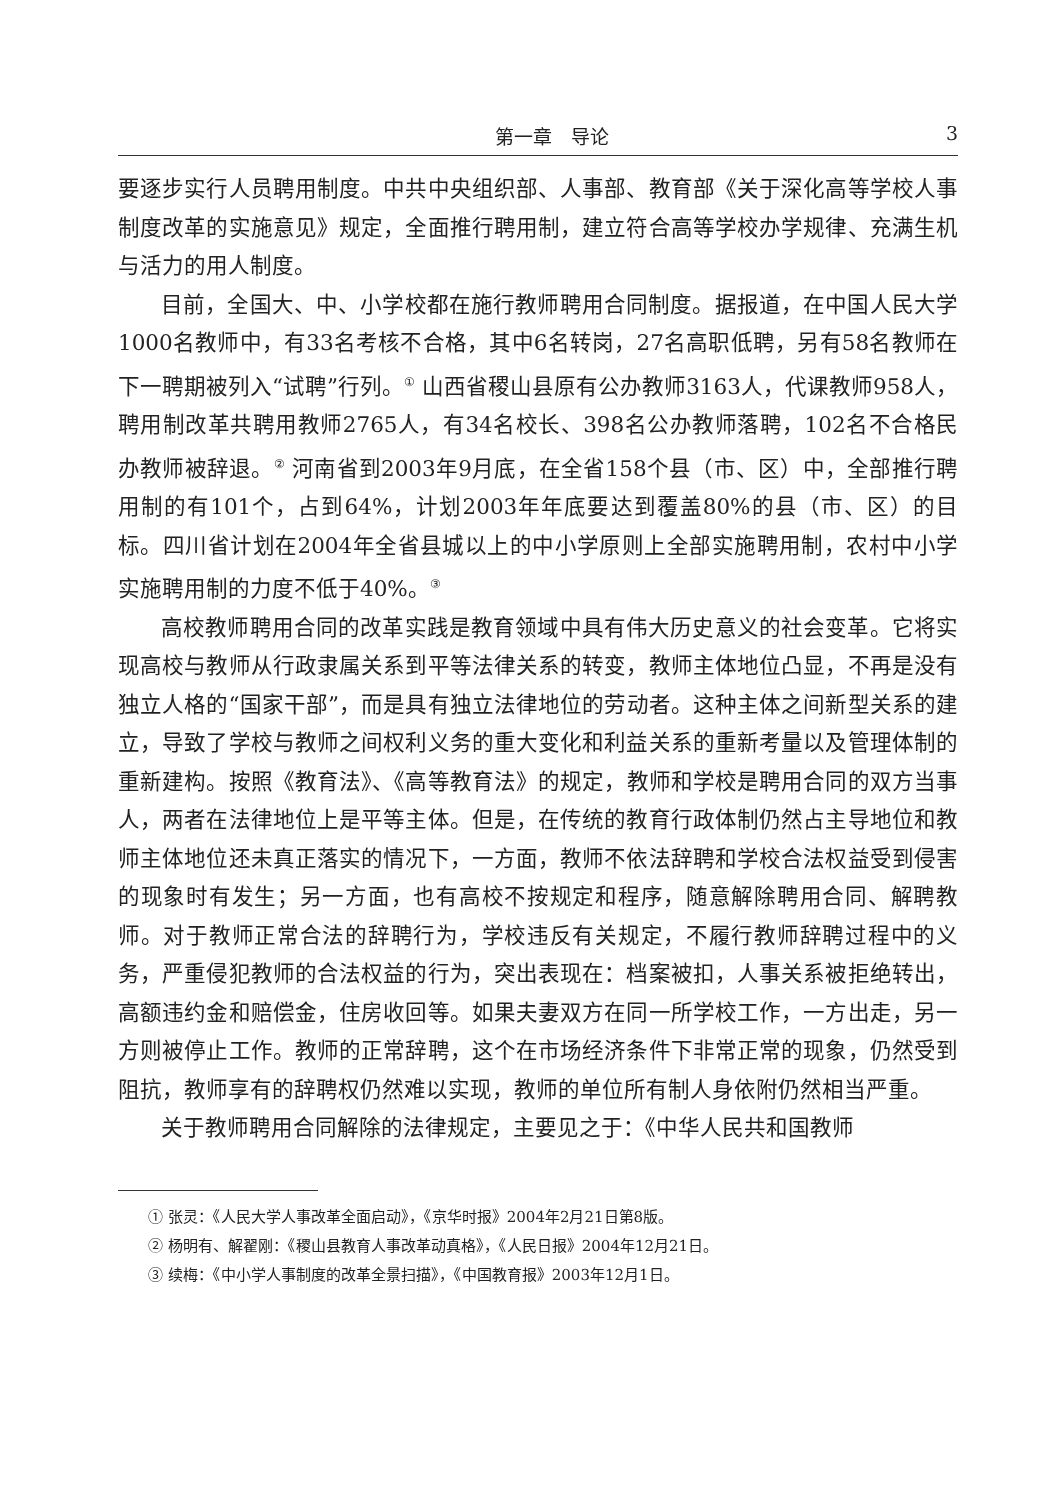第一章　导论 3
要逐步实行人员聘用制度。中共中央组织部、人事部、教育部《关于深化高等学校人事制度改革的实施意见》规定，全面推行聘用制，建立符合高等学校办学规律、充满生机与活力的用人制度。
目前，全国大、中、小学校都在施行教师聘用合同制度。据报道，在中国人民大学1000名教师中，有33名考核不合格，其中6名转岗，27名高职低聘，另有58名教师在下一聘期被列入“试聘”行列。<sup>①</sup> 山西省稷山县原有公办教师3163人，代课教师958人，聘用制改革共聘用教师2765人，有34名校长、398名公办教师落聘，102名不合格民办教师被辞退。<sup>②</sup> 河南省到2003年9月底，在全省158个县（市、区）中，全部推行聘用制的有101个，占到64%，计划2003年年底要达到覆盖80%的县（市、区）的目标。四川省计划在2004年全省县城以上的中小学原则上全部实施聘用制，农村中小学实施聘用制的力度不低于40%。<sup>③</sup>
高校教师聘用合同的改革实践是教育领域中具有伟大历史意义的社会变革。它将实现高校与教师从行政隶属关系到平等法律关系的转变，教师主体地位凸显，不再是没有独立人格的“国家干部”，而是具有独立法律地位的劳动者。这种主体之间新型关系的建立，导致了学校与教师之间权利义务的重大变化和利益关系的重新考量以及管理体制的重新建构。按照《教育法》、《高等教育法》的规定，教师和学校是聘用合同的双方当事人，两者在法律地位上是平等主体。但是，在传统的教育行政体制仍然占主导地位和教师主体地位还未真正落实的情况下，一方面，教师不依法辞聘和学校合法权益受到侵害的现象时有发生；另一方面，也有高校不按规定和程序，随意解除聘用合同、解聘教师。对于教师正常合法的辞聘行为，学校违反有关规定，不履行教师辞聘过程中的义务，严重侵犯教师的合法权益的行为，突出表现在：档案被扣，人事关系被拒绝转出，高额违约金和赔偿金，住房收回等。如果夫妻双方在同一所学校工作，一方出走，另一方则被停止工作。教师的正常辞聘，这个在市场经济条件下非常正常的现象，仍然受到阻抗，教师享有的辞聘权仍然难以实现，教师的单位所有制人身依附仍然相当严重。
关于教师聘用合同解除的法律规定，主要见之于：《中华人民共和国教师
① 张灵：《人民大学人事改革全面启动》，《京华时报》2004年2月21日第8版。
② 杨明有、解翟刚：《稷山县教育人事改革动真格》，《人民日报》2004年12月21日。
③ 续梅：《中小学人事制度的改革全景扫描》，《中国教育报》2003年12月1日。